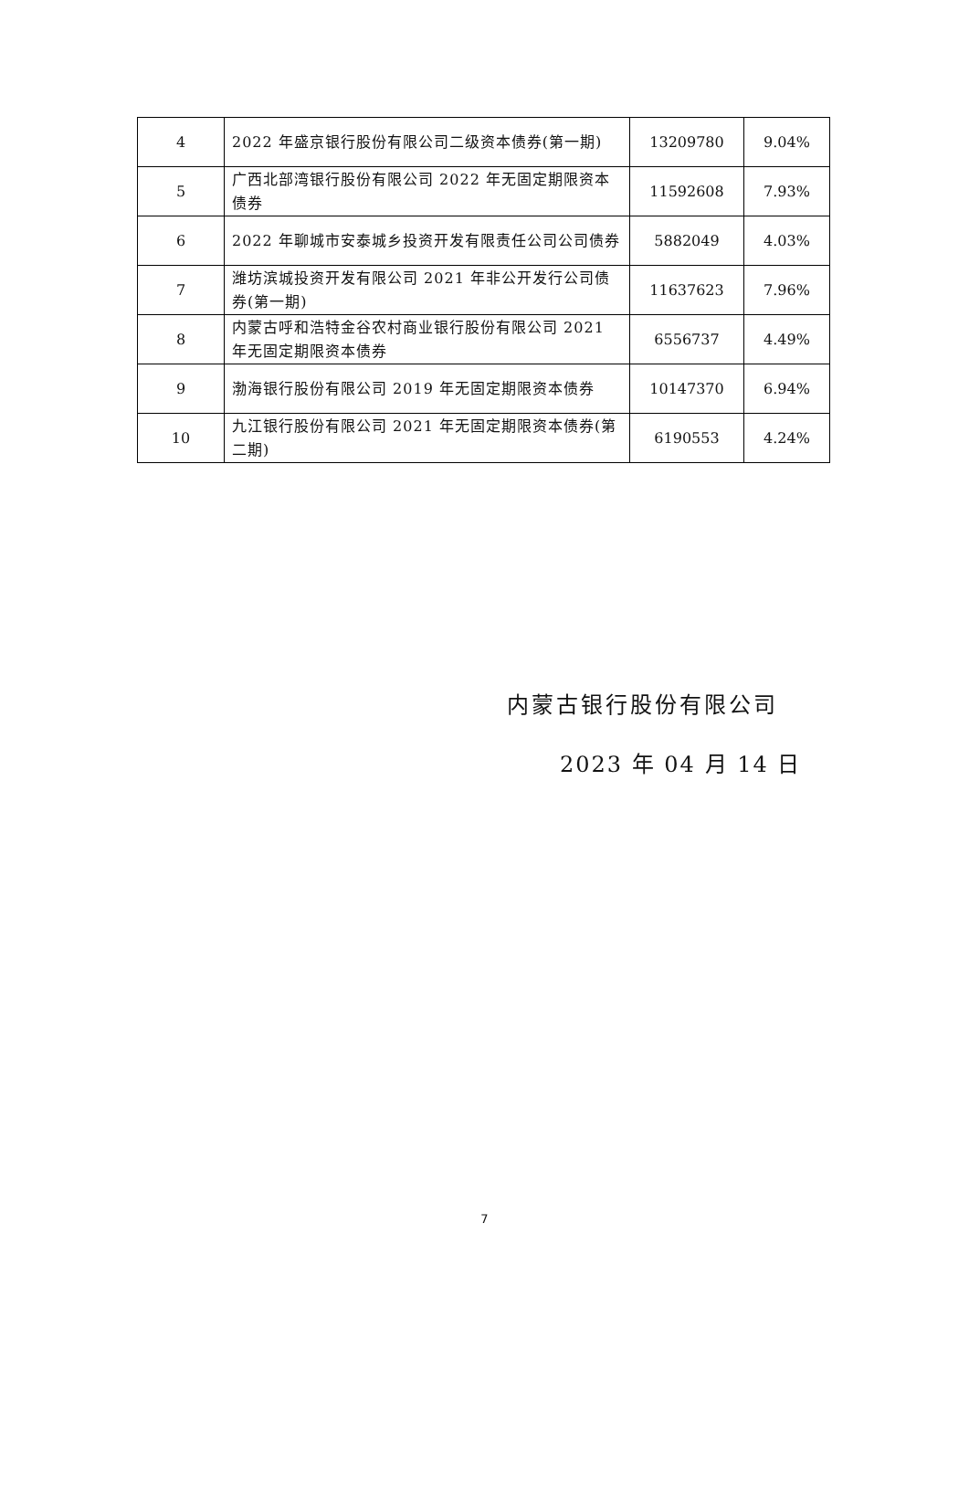| 4 | 2022 年盛京银行股份有限公司二级资本债券(第一期) | 13209780 | 9.04% |
| 5 | 广西北部湾银行股份有限公司 2022 年无固定期限资本债券 | 11592608 | 7.93% |
| 6 | 2022 年聊城市安泰城乡投资开发有限责任公司公司债券 | 5882049 | 4.03% |
| 7 | 潍坊滨城投资开发有限公司 2021 年非公开发行公司债券(第一期) | 11637623 | 7.96% |
| 8 | 内蒙古呼和浩特金谷农村商业银行股份有限公司 2021 年无固定期限资本债券 | 6556737 | 4.49% |
| 9 | 渤海银行股份有限公司 2019 年无固定期限资本债券 | 10147370 | 6.94% |
| 10 | 九江银行股份有限公司 2021 年无固定期限资本债券(第二期) | 6190553 | 4.24% |
内蒙古银行股份有限公司
2023 年 04 月 14 日
7